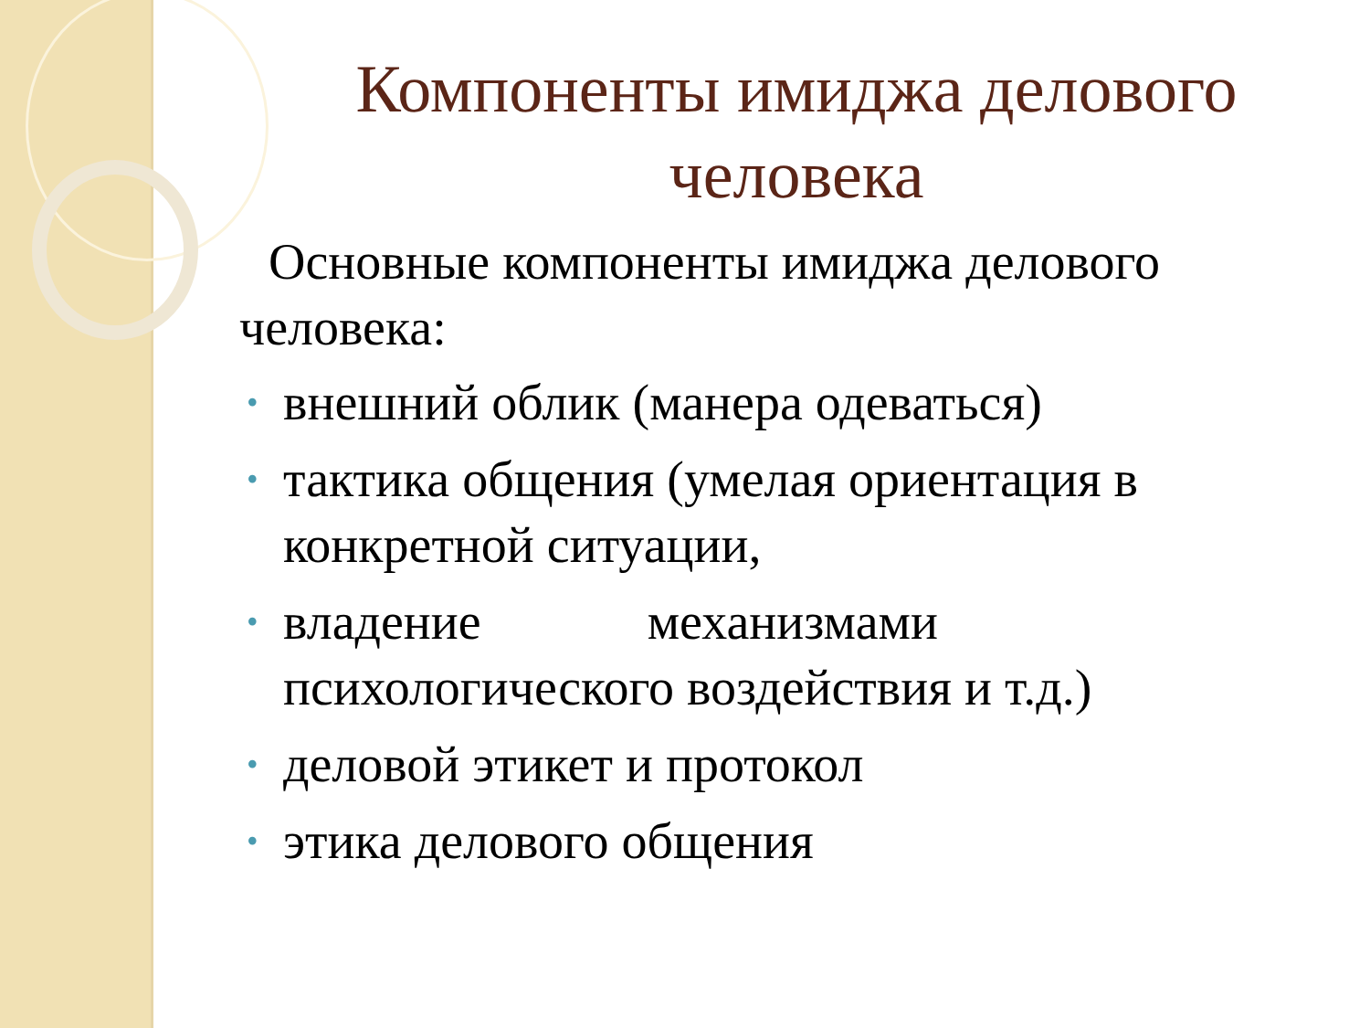Компоненты имиджа делового человека
Основные компоненты имиджа делового человека:
• внешний облик (манера одеваться)
• тактика общения (умелая ориентация в конкретной ситуации,
• владение механизмами психологического воздействия и т.д.)
• деловой этикет и протокол
• этика делового общения